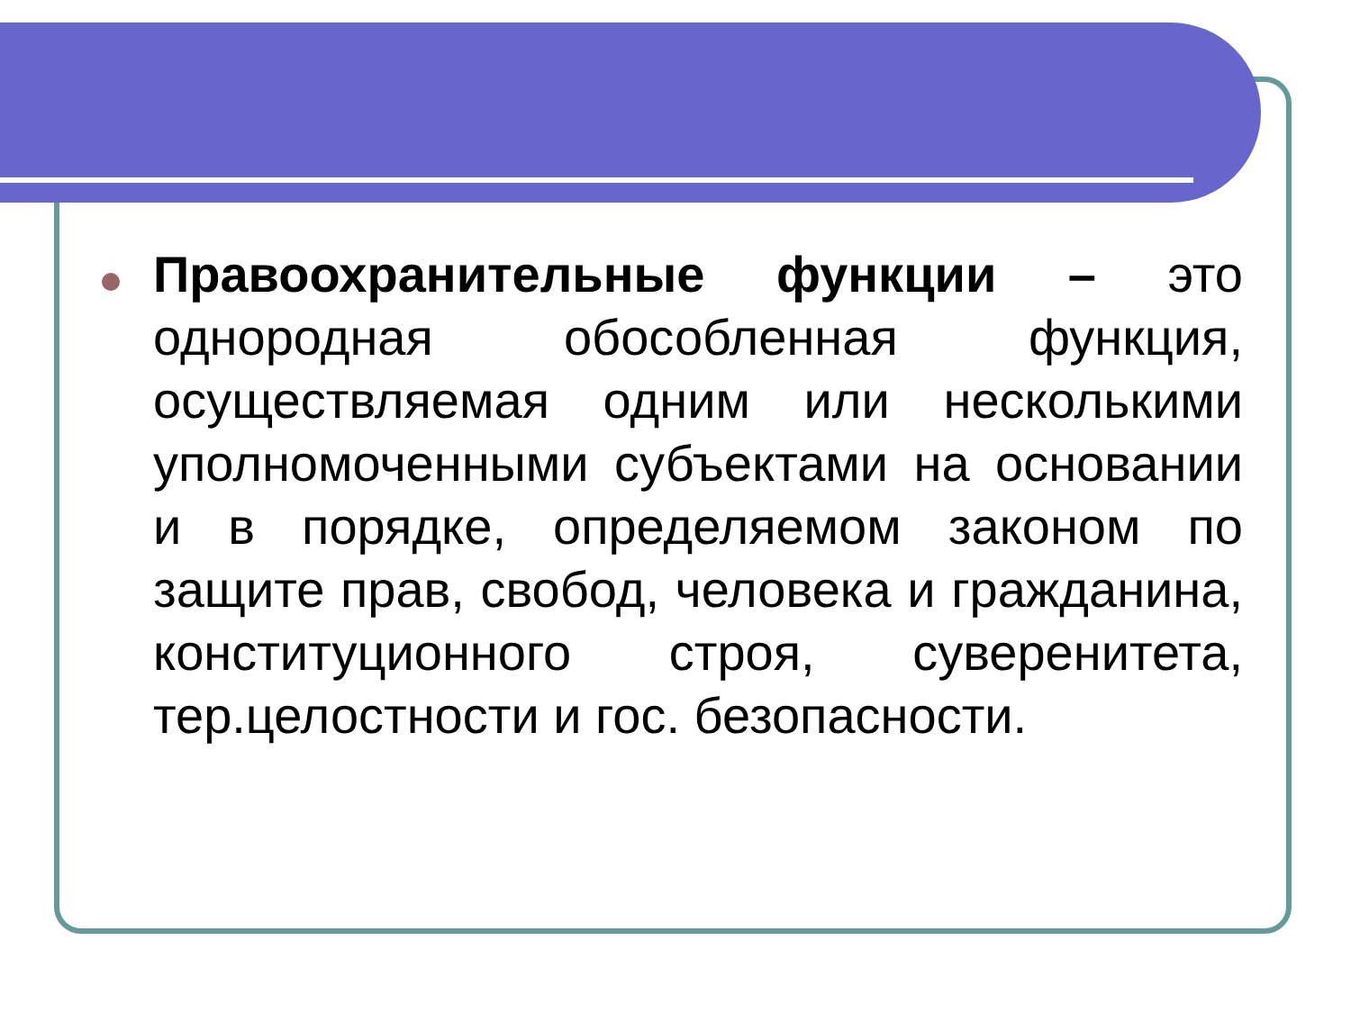Правоохранительные функции – это однородная обособленная функция, осуществляемая одним или несколькими уполномоченными субъектами на основании и в порядке, определяемом законом по защите прав, свобод, человека и гражданина, конституционного строя, суверенитета, тер.целостности и гос. безопасности.